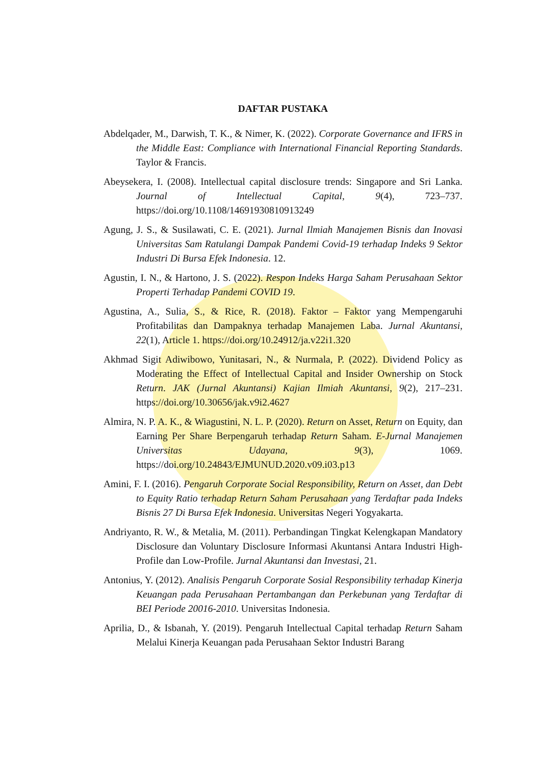DAFTAR PUSTAKA
Abdelqader, M., Darwish, T. K., & Nimer, K. (2022). Corporate Governance and IFRS in the Middle East: Compliance with International Financial Reporting Standards. Taylor & Francis.
Abeysekera, I. (2008). Intellectual capital disclosure trends: Singapore and Sri Lanka. Journal of Intellectual Capital, 9(4), 723–737. https://doi.org/10.1108/14691930810913249
Agung, J. S., & Susilawati, C. E. (2021). Jurnal Ilmiah Manajemen Bisnis dan Inovasi Universitas Sam Ratulangi Dampak Pandemi Covid-19 terhadap Indeks 9 Sektor Industri Di Bursa Efek Indonesia. 12.
Agustin, I. N., & Hartono, J. S. (2022). Respon Indeks Harga Saham Perusahaan Sektor Properti Terhadap Pandemi COVID 19.
Agustina, A., Sulia, S., & Rice, R. (2018). Faktor – Faktor yang Mempengaruhi Profitabilitas dan Dampaknya terhadap Manajemen Laba. Jurnal Akuntansi, 22(1), Article 1. https://doi.org/10.24912/ja.v22i1.320
Akhmad Sigit Adiwibowo, Yunitasari, N., & Nurmala, P. (2022). Dividend Policy as Moderating the Effect of Intellectual Capital and Insider Ownership on Stock Return. JAK (Jurnal Akuntansi) Kajian Ilmiah Akuntansi, 9(2), 217–231. https://doi.org/10.30656/jak.v9i2.4627
Almira, N. P. A. K., & Wiagustini, N. L. P. (2020). Return on Asset, Return on Equity, dan Earning Per Share Berpengaruh terhadap Return Saham. E-Jurnal Manajemen Universitas Udayana, 9(3), 1069. https://doi.org/10.24843/EJMUNUD.2020.v09.i03.p13
Amini, F. I. (2016). Pengaruh Corporate Social Responsibility, Return on Asset, dan Debt to Equity Ratio terhadap Return Saham Perusahaan yang Terdaftar pada Indeks Bisnis 27 Di Bursa Efek Indonesia. Universitas Negeri Yogyakarta.
Andriyanto, R. W., & Metalia, M. (2011). Perbandingan Tingkat Kelengkapan Mandatory Disclosure dan Voluntary Disclosure Informasi Akuntansi Antara Industri High-Profile dan Low-Profile. Jurnal Akuntansi dan Investasi, 21.
Antonius, Y. (2012). Analisis Pengaruh Corporate Sosial Responsibility terhadap Kinerja Keuangan pada Perusahaan Pertambangan dan Perkebunan yang Terdaftar di BEI Periode 20016-2010. Universitas Indonesia.
Aprilia, D., & Isbanah, Y. (2019). Pengaruh Intellectual Capital terhadap Return Saham Melalui Kinerja Keuangan pada Perusahaan Sektor Industri Barang